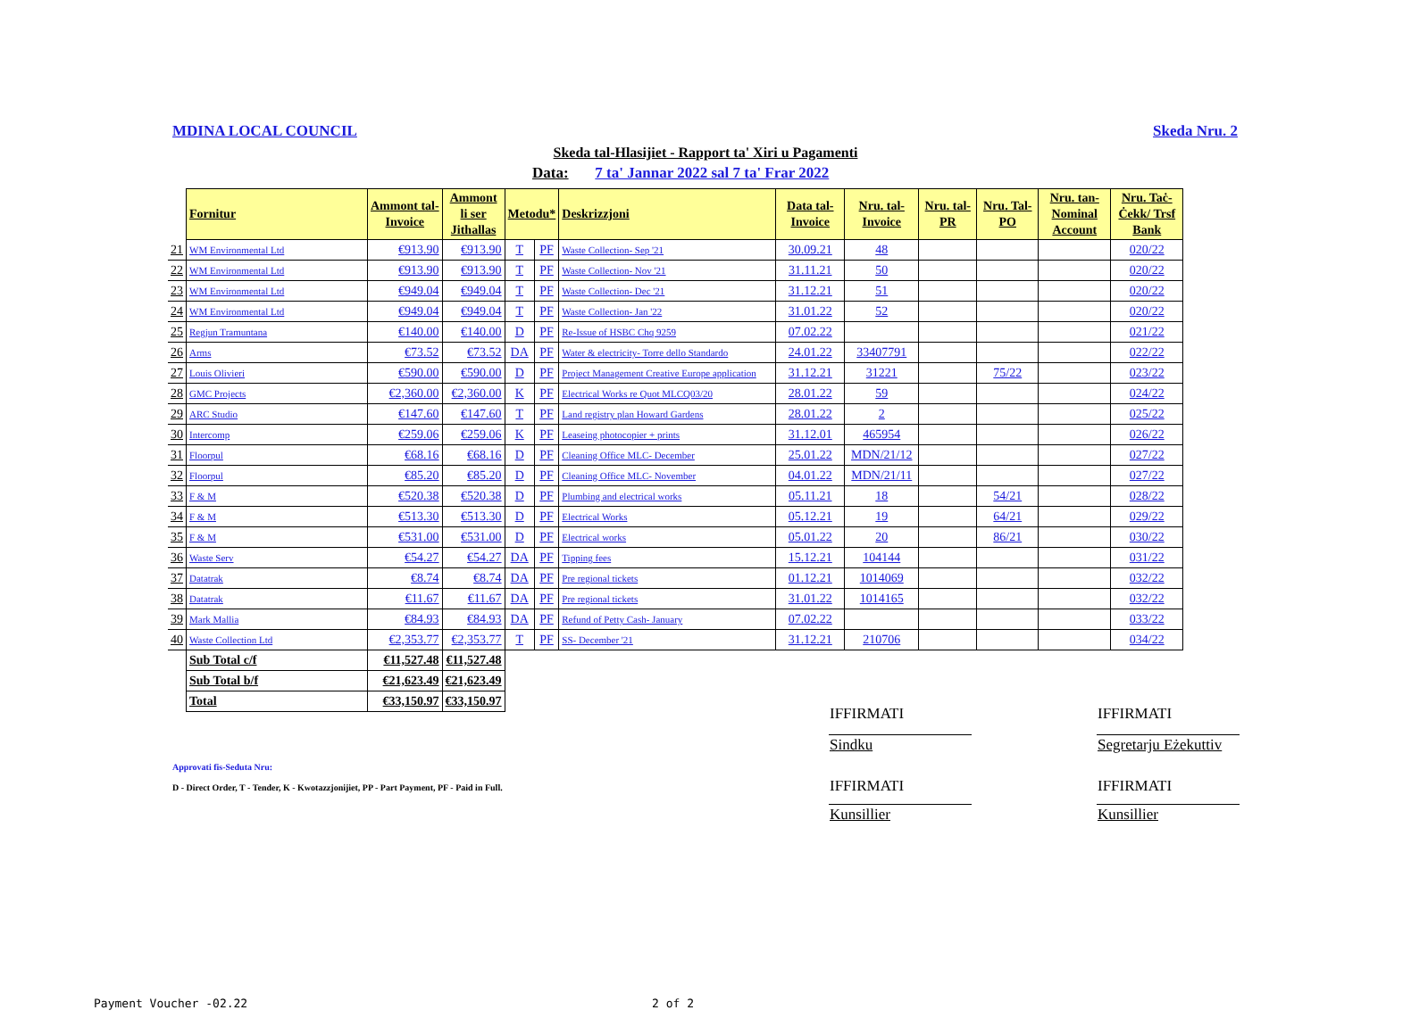MDINA LOCAL COUNCIL Skeda Nru. 2
Skeda tal-Hlasijiet - Rapport ta' Xiri u Pagamenti
Data: 7 ta' Jannar 2022 sal 7 ta' Frar 2022
| | Fornitur | Ammont tal- Invoice | Ammont li ser Jithallas | Metodu* | | Deskrizzjoni | Data tal- Invoice | Nru. tal- Invoice | Nru. tal- PR | Nru. Tal- PO | Nru. tan- Nominal Account | Nru. Taċ- Ċekk/ Trsf Bank |
| --- | --- | --- | --- | --- | --- | --- | --- | --- | --- | --- | --- | --- |
| 21 | WM Environmental Ltd | €913.90 | €913.90 | T | PF | Waste Collection- Sep '21 | 30.09.21 | 48 | | | | 020/22 |
| 22 | WM Environmental Ltd | €913.90 | €913.90 | T | PF | Waste Collection- Nov '21 | 31.11.21 | 50 | | | | 020/22 |
| 23 | WM Environmental Ltd | €949.04 | €949.04 | T | PF | Waste Collection- Dec '21 | 31.12.21 | 51 | | | | 020/22 |
| 24 | WM Environmental Ltd | €949.04 | €949.04 | T | PF | Waste Collection- Jan '22 | 31.01.22 | 52 | | | | 020/22 |
| 25 | Regjun Tramuntana | €140.00 | €140.00 | D | PF | Re-Issue of HSBC Chq 9259 | 07.02.22 | | | | | 021/22 |
| 26 | Arms | €73.52 | €73.52 | DA | PF | Water & electricity- Torre dello Standardo | 24.01.22 | 33407791 | | | | 022/22 |
| 27 | Louis Olivieri | €590.00 | €590.00 | D | PF | Project Management Creative Europe application | 31.12.21 | 31221 | | 75/22 | | 023/22 |
| 28 | GMC Projects | €2,360.00 | €2,360.00 | K | PF | Electrical Works re Quot MLCQ03/20 | 28.01.22 | 59 | | | | 024/22 |
| 29 | ARC Studio | €147.60 | €147.60 | T | PF | Land registry plan Howard Gardens | 28.01.22 | 2 | | | | 025/22 |
| 30 | Intercomp | €259.06 | €259.06 | K | PF | Leaseing photocopier + prints | 31.12.01 | 465954 | | | | 026/22 |
| 31 | Floorpul | €68.16 | €68.16 | D | PF | Cleaning Office MLC- December | 25.01.22 | MDN/21/12 | | | | 027/22 |
| 32 | Floorpul | €85.20 | €85.20 | D | PF | Cleaning Office MLC- November | 04.01.22 | MDN/21/11 | | | | 027/22 |
| 33 | F & M | €520.38 | €520.38 | D | PF | Plumbing and electrical works | 05.11.21 | 18 | | 54/21 | | 028/22 |
| 34 | F & M | €513.30 | €513.30 | D | PF | Electrical Works | 05.12.21 | 19 | | 64/21 | | 029/22 |
| 35 | F & M | €531.00 | €531.00 | D | PF | Electrical works | 05.01.22 | 20 | | 86/21 | | 030/22 |
| 36 | Waste Serv | €54.27 | €54.27 | DA | PF | Tipping fees | 15.12.21 | 104144 | | | | 031/22 |
| 37 | Datatrak | €8.74 | €8.74 | DA | PF | Pre regional tickets | 01.12.21 | 1014069 | | | | 032/22 |
| 38 | Datatrak | €11.67 | €11.67 | DA | PF | Pre regional tickets | 31.01.22 | 1014165 | | | | 032/22 |
| 39 | Mark Mallia | €84.93 | €84.93 | DA | PF | Refund of Petty Cash- January | 07.02.22 | | | | | 033/22 |
| 40 | Waste Collection Ltd | €2,353.77 | €2,353.77 | T | PF | SS- December '21 | 31.12.21 | 210706 | | | | 034/22 |
| | Sub Total c/f | €11,527.48 | €11,527.48 | | | | | | | | | |
| | Sub Total b/f | €21,623.49 | €21,623.49 | | | | | | | | | |
| | Total | €33,150.97 | €33,150.97 | | | | | | | | | |
IFFIRMATI IFFIRMATI
Sindku Segretarju Eżekuttiv
Approvati fis-Seduta Nru:
D - Direct Order, T - Tender, K - Kwotazzjonijiet, PP - Part Payment, PF - Paid in Full.
IFFIRMATI IFFIRMATI
Kunsillier Kunsillier
Payment Voucher -02.22 2 of 2